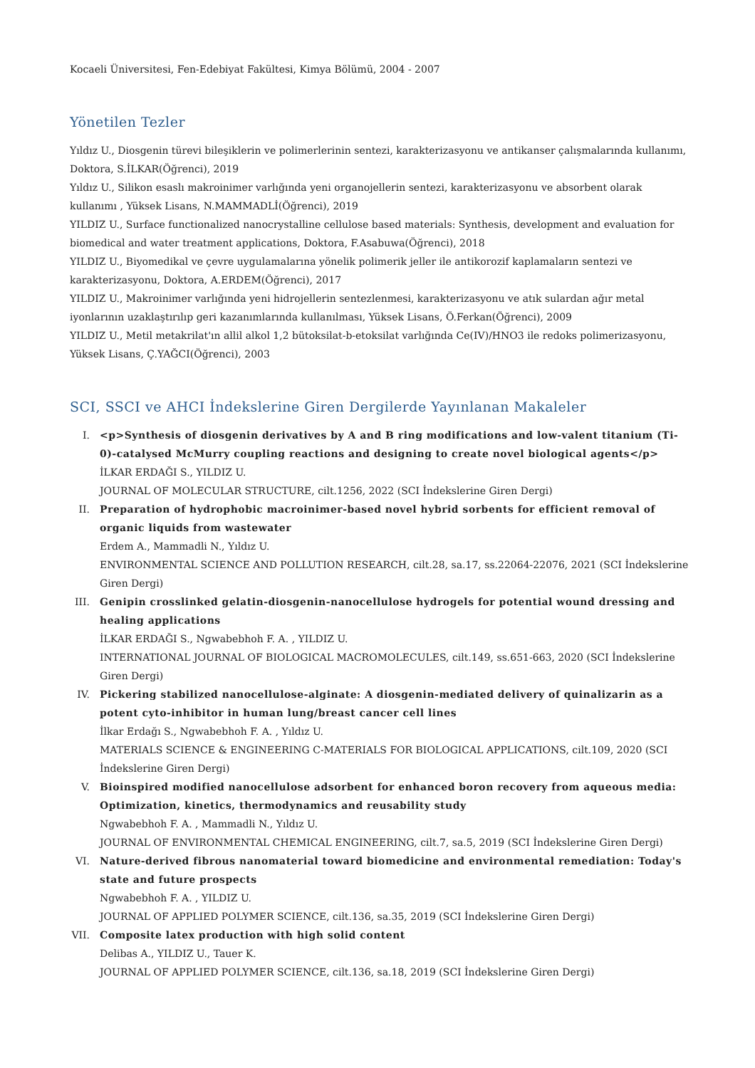Kocaeli Üniversitesi, Fen-Edebiyat Fakültesi, Kimya Bölümü, 2004 - 2007
Yönetilen Tezler
Yıldız U., Diosgenin türevi bileşiklerin ve polimerlerinin sentezi, karakterizasyonu ve antikanser çalışmalarında kullanımı, Doktora, S.İLKAR(Öğrenci), 2019
Yıldız U., Silikon esaslı makroinimer varlığında yeni organojellerin sentezi, karakterizasyonu ve absorbent olarak kullanımı , Yüksek Lisans, N.MAMMADLİ(Öğrenci), 2019
YILDIZ U., Surface functionalized nanocrystalline cellulose based materials: Synthesis, development and evaluation for biomedical and water treatment applications, Doktora, F.Asabuwa(Öğrenci), 2018
YILDIZ U., Biyomedikal ve çevre uygulamalarına yönelik polimerik jeller ile antikorozif kaplamaların sentezi ve karakterizasyonu, Doktora, A.ERDEM(Öğrenci), 2017
YILDIZ U., Makroinimer varlığında yeni hidrojellerin sentezlenmesi, karakterizasyonu ve atık sulardan ağır metal iyonlarının uzaklaştırılıp geri kazanımlarında kullanılması, Yüksek Lisans, Ö.Ferkan(Öğrenci), 2009
YILDIZ U., Metil metakrilat'ın allil alkol 1,2 bütoksilat-b-etoksilat varlığında Ce(IV)/HNO3 ile redoks polimerizasyonu, Yüksek Lisans, Ç.YAĞCI(Öğrenci), 2003
SCI, SSCI ve AHCI İndekslerine Giren Dergilerde Yayınlanan Makaleler
I. <p>Synthesis of diosgenin derivatives by A and B ring modifications and low-valent titanium (Ti-0)-catalysed McMurry coupling reactions and designing to create novel biological agents</p>
İLKAR ERDAĞI S., YILDIZ U.
JOURNAL OF MOLECULAR STRUCTURE, cilt.1256, 2022 (SCI İndekslerine Giren Dergi)
II. Preparation of hydrophobic macroinimer-based novel hybrid sorbents for efficient removal of organic liquids from wastewater
Erdem A., Mammadli N., Yıldız U.
ENVIRONMENTAL SCIENCE AND POLLUTION RESEARCH, cilt.28, sa.17, ss.22064-22076, 2021 (SCI İndekslerine Giren Dergi)
III. Genipin crosslinked gelatin-diosgenin-nanocellulose hydrogels for potential wound dressing and healing applications
İLKAR ERDAĞI S., Ngwabebhoh F. A. , YILDIZ U.
INTERNATIONAL JOURNAL OF BIOLOGICAL MACROMOLECULES, cilt.149, ss.651-663, 2020 (SCI İndekslerine Giren Dergi)
IV. Pickering stabilized nanocellulose-alginate: A diosgenin-mediated delivery of quinalizarin as a potent cyto-inhibitor in human lung/breast cancer cell lines
İlkar Erdağı S., Ngwabebhoh F. A. , Yıldız U.
MATERIALS SCIENCE & ENGINEERING C-MATERIALS FOR BIOLOGICAL APPLICATIONS, cilt.109, 2020 (SCI İndekslerine Giren Dergi)
V. Bioinspired modified nanocellulose adsorbent for enhanced boron recovery from aqueous media: Optimization, kinetics, thermodynamics and reusability study
Ngwabebhoh F. A. , Mammadli N., Yıldız U.
JOURNAL OF ENVIRONMENTAL CHEMICAL ENGINEERING, cilt.7, sa.5, 2019 (SCI İndekslerine Giren Dergi)
VI. Nature-derived fibrous nanomaterial toward biomedicine and environmental remediation: Today's state and future prospects
Ngwabebhoh F. A. , YILDIZ U.
JOURNAL OF APPLIED POLYMER SCIENCE, cilt.136, sa.35, 2019 (SCI İndekslerine Giren Dergi)
VII. Composite latex production with high solid content
Delibas A., YILDIZ U., Tauer K.
JOURNAL OF APPLIED POLYMER SCIENCE, cilt.136, sa.18, 2019 (SCI İndekslerine Giren Dergi)